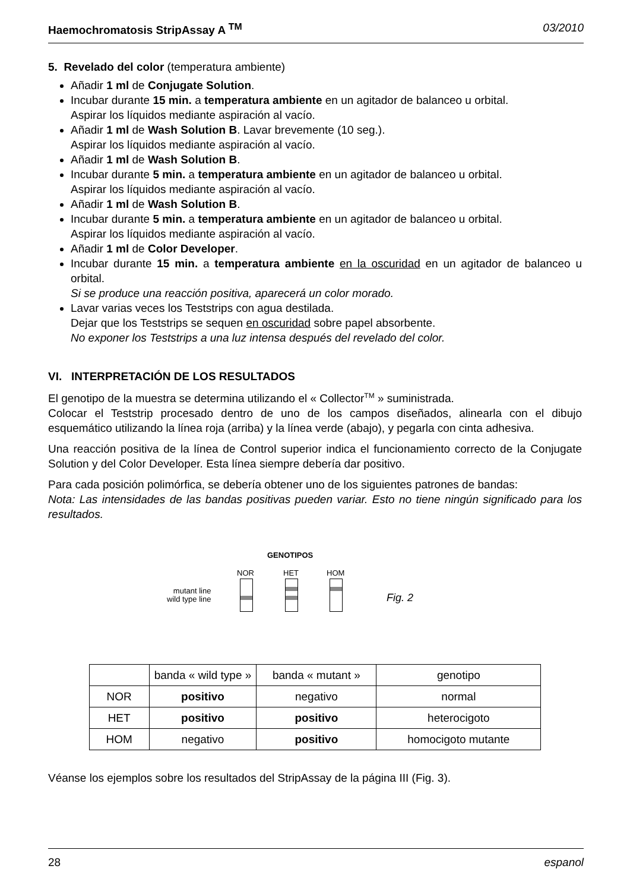Haemochromatosis StripAssay A <sup>TM</sup> 03/2010
5. Revelado del color (temperatura ambiente)
Añadir 1 ml de Conjugate Solution.
Incubar durante 15 min. a temperatura ambiente en un agitador de balanceo u orbital.
Aspirar los líquidos mediante aspiración al vacío.
Añadir 1 ml de Wash Solution B. Lavar brevemente (10 seg.).
Aspirar los líquidos mediante aspiración al vacío.
Añadir 1 ml de Wash Solution B.
Incubar durante 5 min. a temperatura ambiente en un agitador de balanceo u orbital.
Aspirar los líquidos mediante aspiración al vacío.
Añadir 1 ml de Wash Solution B.
Incubar durante 5 min. a temperatura ambiente en un agitador de balanceo u orbital.
Aspirar los líquidos mediante aspiración al vacío.
Añadir 1 ml de Color Developer.
Incubar durante 15 min. a temperatura ambiente en la oscuridad en un agitador de balanceo u orbital.
Si se produce una reacción positiva, aparecerá un color morado.
Lavar varias veces los Teststrips con agua destilada.
Dejar que los Teststrips se sequen en oscuridad sobre papel absorbente.
No exponer los Teststrips a una luz intensa después del revelado del color.
VI. INTERPRETACIÓN DE LOS RESULTADOS
El genotipo de la muestra se determina utilizando el « Collector<sup>TM</sup> » suministrada.
Colocar el Teststrip procesado dentro de uno de los campos diseñados, alinearla con el dibujo esquemático utilizando la línea roja (arriba) y la línea verde (abajo), y pegarla con cinta adhesiva.
Una reacción positiva de la línea de Control superior indica el funcionamiento correcto de la Conjugate Solution y del Color Developer. Esta línea siempre debería dar positivo.
Para cada posición polimórfica, se debería obtener uno de los siguientes patrones de bandas:
Nota: Las intensidades de las bandas positivas pueden variar. Esto no tiene ningún significado para los resultados.
GENOTIPOS
NOR HET HOM
mutant line
wild type line
Fig. 2
| | banda « wild type » | banda « mutant » | genotipo |
| NOR | positivo | negativo | normal |
| HET | positivo | positivo | heterocigoto |
| HOM | negativo | positivo | homocigoto mutante |
Véanse los ejemplos sobre los resultados del StripAssay de la página III (Fig. 3).
28 espanol